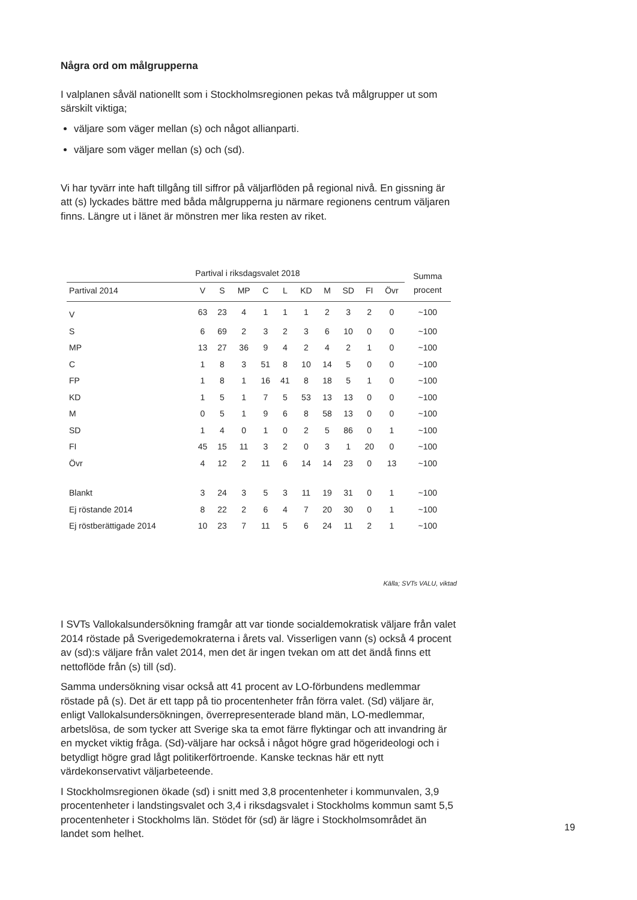Några ord om målgrupperna
I valplanen såväl nationellt som i Stockholmsregionen pekas två målgrupper ut som särskilt viktiga;
väljare som väger mellan (s) och något allianparti.
väljare som väger mellan (s) och (sd).
Vi har tyvärr inte haft tillgång till siffror på väljarflöden på regional nivå. En gissning är att (s) lyckades bättre med båda målgrupperna ju närmare regionens centrum väljaren finns. Längre ut i länet är mönstren mer lika resten av riket.
| | Partival i riksdagsvalet 2018 | | | | | | | | | | Summa procent |
| --- | --- | --- | --- | --- | --- | --- | --- | --- | --- | --- | --- |
| Partival 2014 | V | S | MP | C | L | KD | M | SD | FI | Övr | |
| V | 63 | 23 | 4 | 1 | 1 | 1 | 2 | 3 | 2 | 0 | ~100 |
| S | 6 | 69 | 2 | 3 | 2 | 3 | 6 | 10 | 0 | 0 | ~100 |
| MP | 13 | 27 | 36 | 9 | 4 | 2 | 4 | 2 | 1 | 0 | ~100 |
| C | 1 | 8 | 3 | 51 | 8 | 10 | 14 | 5 | 0 | 0 | ~100 |
| FP | 1 | 8 | 1 | 16 | 41 | 8 | 18 | 5 | 1 | 0 | ~100 |
| KD | 1 | 5 | 1 | 7 | 5 | 53 | 13 | 13 | 0 | 0 | ~100 |
| M | 0 | 5 | 1 | 9 | 6 | 8 | 58 | 13 | 0 | 0 | ~100 |
| SD | 1 | 4 | 0 | 1 | 0 | 2 | 5 | 86 | 0 | 1 | ~100 |
| FI | 45 | 15 | 11 | 3 | 2 | 0 | 3 | 1 | 20 | 0 | ~100 |
| Övr | 4 | 12 | 2 | 11 | 6 | 14 | 14 | 23 | 0 | 13 | ~100 |
| Blankt | 3 | 24 | 3 | 5 | 3 | 11 | 19 | 31 | 0 | 1 | ~100 |
| Ej röstande 2014 | 8 | 22 | 2 | 6 | 4 | 7 | 20 | 30 | 0 | 1 | ~100 |
| Ej röstberättigade 2014 | 10 | 23 | 7 | 11 | 5 | 6 | 24 | 11 | 2 | 1 | ~100 |
Källa; SVTs VALU, viktad
I SVTs Vallokalsundersökning framgår att var tionde socialdemokratisk väljare från valet 2014 röstade på Sverigedemokraterna i årets val. Visserligen vann (s) också 4 procent av (sd):s väljare från valet 2014, men det är ingen tvekan om att det ändå finns ett nettoflöde från (s) till (sd).
Samma undersökning visar också att 41 procent av LO-förbundens medlemmar röstade på (s). Det är ett tapp på tio procentenheter från förra valet. (Sd) väljare är, enligt Vallokalsundersökningen, överrepresenterade bland män, LO-medlemmar, arbetslösa, de som tycker att Sverige ska ta emot färre flyktingar och att invandring är en mycket viktig fråga. (Sd)-väljare har också i något högre grad högerideologi och i betydligt högre grad lågt politikerförtroende. Kanske tecknas här ett nytt värdekonservativt väljarbeteende.
I Stockholmsregionen ökade (sd) i snitt med 3,8 procentenheter i kommunvalen, 3,9 procentenheter i landstingsvalet och 3,4 i riksdagsvalet i Stockholms kommun samt 5,5 procentenheter i Stockholms län. Stödet för (sd) är lägre i Stockholmsområdet än landet som helhet.
19